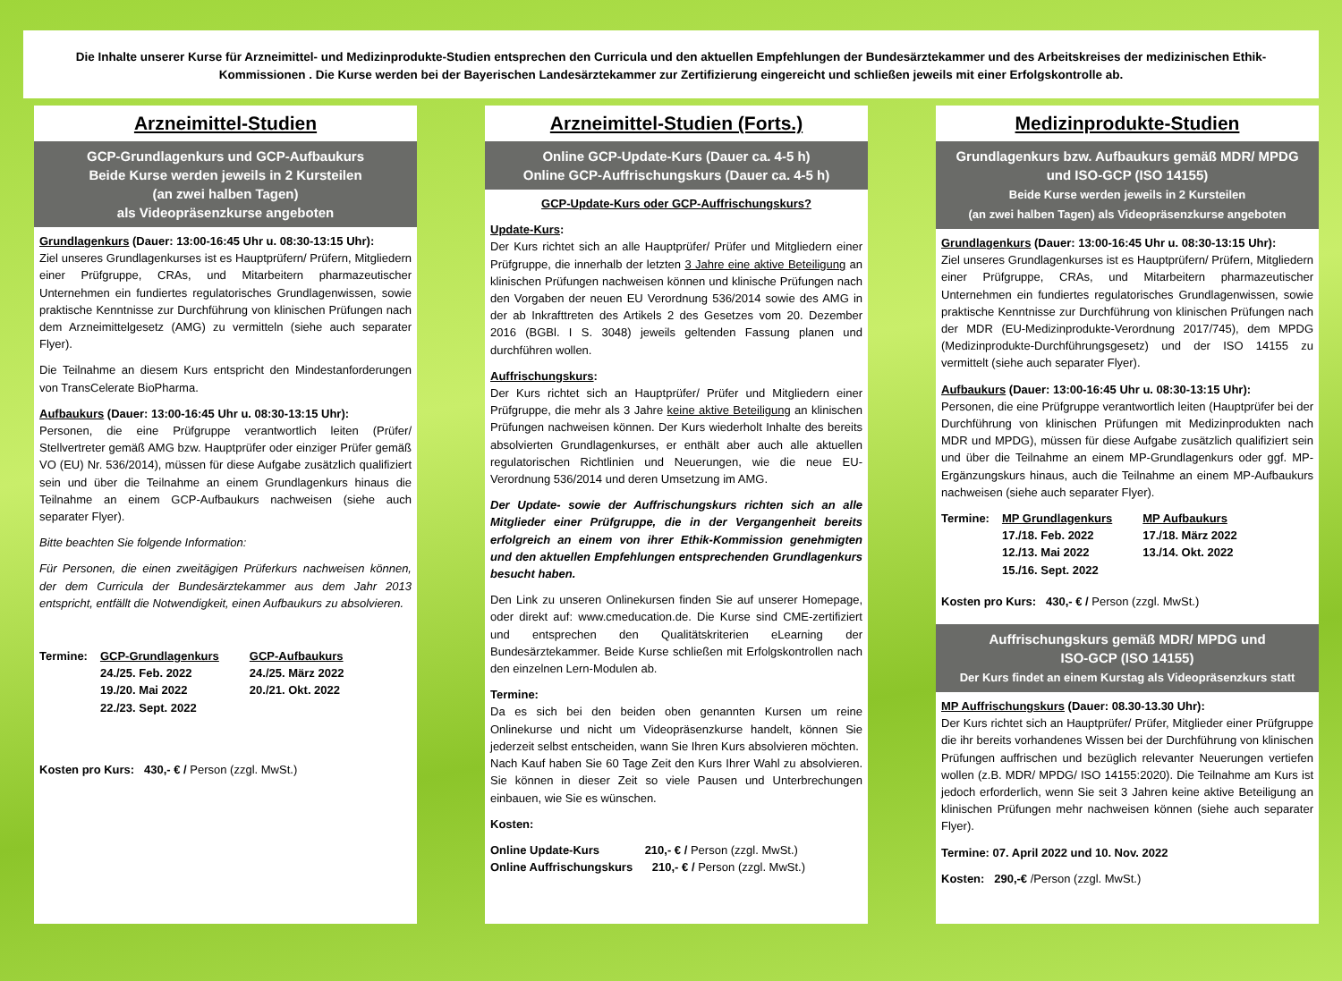Die Inhalte unserer Kurse für Arzneimittel- und Medizinprodukte-Studien entsprechen den Curricula und den aktuellen Empfehlungen der Bundesärztekammer und des Arbeitskreises der medizinischen Ethik-Kommissionen . Die Kurse werden bei der Bayerischen Landesärztekammer zur Zertifizierung eingereicht und schließen jeweils mit einer Erfolgskontrolle ab.
Arzneimittel-Studien
GCP-Grundlagenkurs und GCP-Aufbaukurs
Beide Kurse werden jeweils in 2 Kursteilen
(an zwei halben Tagen)
als Videopräsenzkurse angeboten
Grundlagenkurs (Dauer: 13:00-16:45 Uhr u. 08:30-13:15 Uhr):
Ziel unseres Grundlagenkurses ist es Hauptprüfern/ Prüfern, Mitgliedern einer Prüfgruppe, CRAs, und Mitarbeitern pharmazeutischer Unternehmen ein fundiertes regulatorisches Grundlagenwissen, sowie praktische Kenntnisse zur Durchführung von klinischen Prüfungen nach dem Arzneimittelgesetz (AMG) zu vermitteln (siehe auch separater Flyer).
Die Teilnahme an diesem Kurs entspricht den Mindestanforderungen von TransCelerate BioPharma.
Aufbaukurs (Dauer: 13:00-16:45 Uhr u. 08:30-13:15 Uhr):
Personen, die eine Prüfgruppe verantwortlich leiten (Prüfer/ Stellvertreter gemäß AMG bzw. Hauptprüfer oder einziger Prüfer gemäß VO (EU) Nr. 536/2014), müssen für diese Aufgabe zusätzlich qualifiziert sein und über die Teilnahme an einem Grundlagenkurs hinaus die Teilnahme an einem GCP-Aufbaukurs nachweisen (siehe auch separater Flyer).
Bitte beachten Sie folgende Information:
Für Personen, die einen zweitägigen Prüferkurs nachweisen können, der dem Curricula der Bundesärztekammer aus dem Jahr 2013 entspricht, entfällt die Notwendigkeit, einen Aufbaukurs zu absolvieren.
Termine: GCP-Grundlagenkurs
24./25. Feb. 2022
19./20. Mai 2022
22./23. Sept. 2022
GCP-Aufbaukurs
24./25. März 2022
20./21. Okt. 2022
Kosten pro Kurs: 430,- € / Person (zzgl. MwSt.)
Arzneimittel-Studien (Forts.)
Online GCP-Update-Kurs (Dauer ca. 4-5 h)
Online GCP-Auffrischungskurs (Dauer ca. 4-5 h)
GCP-Update-Kurs oder GCP-Auffrischungskurs?
Update-Kurs:
Der Kurs richtet sich an alle Hauptprüfer/ Prüfer und Mitgliedern einer Prüfgruppe, die innerhalb der letzten 3 Jahre eine aktive Beteiligung an klinischen Prüfungen nachweisen können und klinische Prüfungen nach den Vorgaben der neuen EU Verordnung 536/2014 sowie des AMG in der ab Inkrafttreten des Artikels 2 des Gesetzes vom 20. Dezember 2016 (BGBl. I S. 3048) jeweils geltenden Fassung planen und durchführen wollen.
Auffrischungskurs:
Der Kurs richtet sich an Hauptprüfer/ Prüfer und Mitgliedern einer Prüfgruppe, die mehr als 3 Jahre keine aktive Beteiligung an klinischen Prüfungen nachweisen können. Der Kurs wiederholt Inhalte des bereits absolvierten Grundlagenkurses, er enthält aber auch alle aktuellen regulatorischen Richtlinien und Neuerungen, wie die neue EU-Verordnung 536/2014 und deren Umsetzung im AMG.
Der Update- sowie der Auffrischungskurs richten sich an alle Mitglieder einer Prüfgruppe, die in der Vergangenheit bereits erfolgreich an einem von ihrer Ethik-Kommission genehmigten und den aktuellen Empfehlungen entsprechenden Grundlagenkurs besucht haben.
Den Link zu unseren Onlinekursen finden Sie auf unserer Homepage, oder direkt auf: www.cmeducation.de. Die Kurse sind CME-zertifiziert und entsprechen den Qualitätskriterien eLearning der Bundesärztekammer. Beide Kurse schließen mit Erfolgskontrollen nach den einzelnen Lern-Modulen ab.
Termine:
Da es sich bei den beiden oben genannten Kursen um reine Onlinekurse und nicht um Videopräsenzkurse handelt, können Sie jederzeit selbst entscheiden, wann Sie Ihren Kurs absolvieren möchten.
Nach Kauf haben Sie 60 Tage Zeit den Kurs Ihrer Wahl zu absolvieren. Sie können in dieser Zeit so viele Pausen und Unterbrechungen einbauen, wie Sie es wünschen.
Kosten:
Online Update-Kurs 210,- € / Person (zzgl. MwSt.)
Online Auffrischungskurs 210,- € / Person (zzgl. MwSt.)
Medizinprodukte-Studien
Grundlagenkurs bzw. Aufbaukurs gemäß MDR/ MPDG
und ISO-GCP (ISO 14155)
Beide Kurse werden jeweils in 2 Kursteilen
(an zwei halben Tagen) als Videopräsenzkurse angeboten
Grundlagenkurs (Dauer: 13:00-16:45 Uhr u. 08:30-13:15 Uhr):
Ziel unseres Grundlagenkurses ist es Hauptprüfern/ Prüfern, Mitgliedern einer Prüfgruppe, CRAs, und Mitarbeitern pharmazeutischer Unternehmen ein fundiertes regulatorisches Grundlagenwissen, sowie praktische Kenntnisse zur Durchführung von klinischen Prüfungen nach der MDR (EU-Medizinprodukte-Verordnung 2017/745), dem MPDG (Medizinprodukte-Durchführungsgesetz) und der ISO 14155 zu vermittelt (siehe auch separater Flyer).
Aufbaukurs (Dauer: 13:00-16:45 Uhr u. 08:30-13:15 Uhr):
Personen, die eine Prüfgruppe verantwortlich leiten (Hauptprüfer bei der Durchführung von klinischen Prüfungen mit Medizinprodukten nach MDR und MPDG), müssen für diese Aufgabe zusätzlich qualifiziert sein und über die Teilnahme an einem MP-Grundlagenkurs oder ggf. MP-Ergänzungskurs hinaus, auch die Teilnahme an einem MP-Aufbaukurs nachweisen (siehe auch separater Flyer).
Termine: MP Grundlagenkurs
17./18. Feb. 2022
12./13. Mai 2022
15./16. Sept. 2022
MP Aufbaukurs
17./18. März 2022
13./14. Okt. 2022
Kosten pro Kurs: 430,- € / Person (zzgl. MwSt.)
Auffrischungskurs gemäß MDR/ MPDG und
ISO-GCP (ISO 14155)
Der Kurs findet an einem Kurstag als Videopräsenzkurs statt
MP Auffrischungskurs (Dauer: 08.30-13.30 Uhr):
Der Kurs richtet sich an Hauptprüfer/ Prüfer, Mitglieder einer Prüfgruppe die ihr bereits vorhandenes Wissen bei der Durchführung von klinischen Prüfungen auffrischen und bezüglich relevanter Neuerungen vertiefen wollen (z.B. MDR/ MPDG/ ISO 14155:2020). Die Teilnahme am Kurs ist jedoch erforderlich, wenn Sie seit 3 Jahren keine aktive Beteiligung an klinischen Prüfungen mehr nachweisen können (siehe auch separater Flyer).
Termine: 07. April 2022 und 10. Nov. 2022
Kosten: 290,-€ /Person (zzgl. MwSt.)